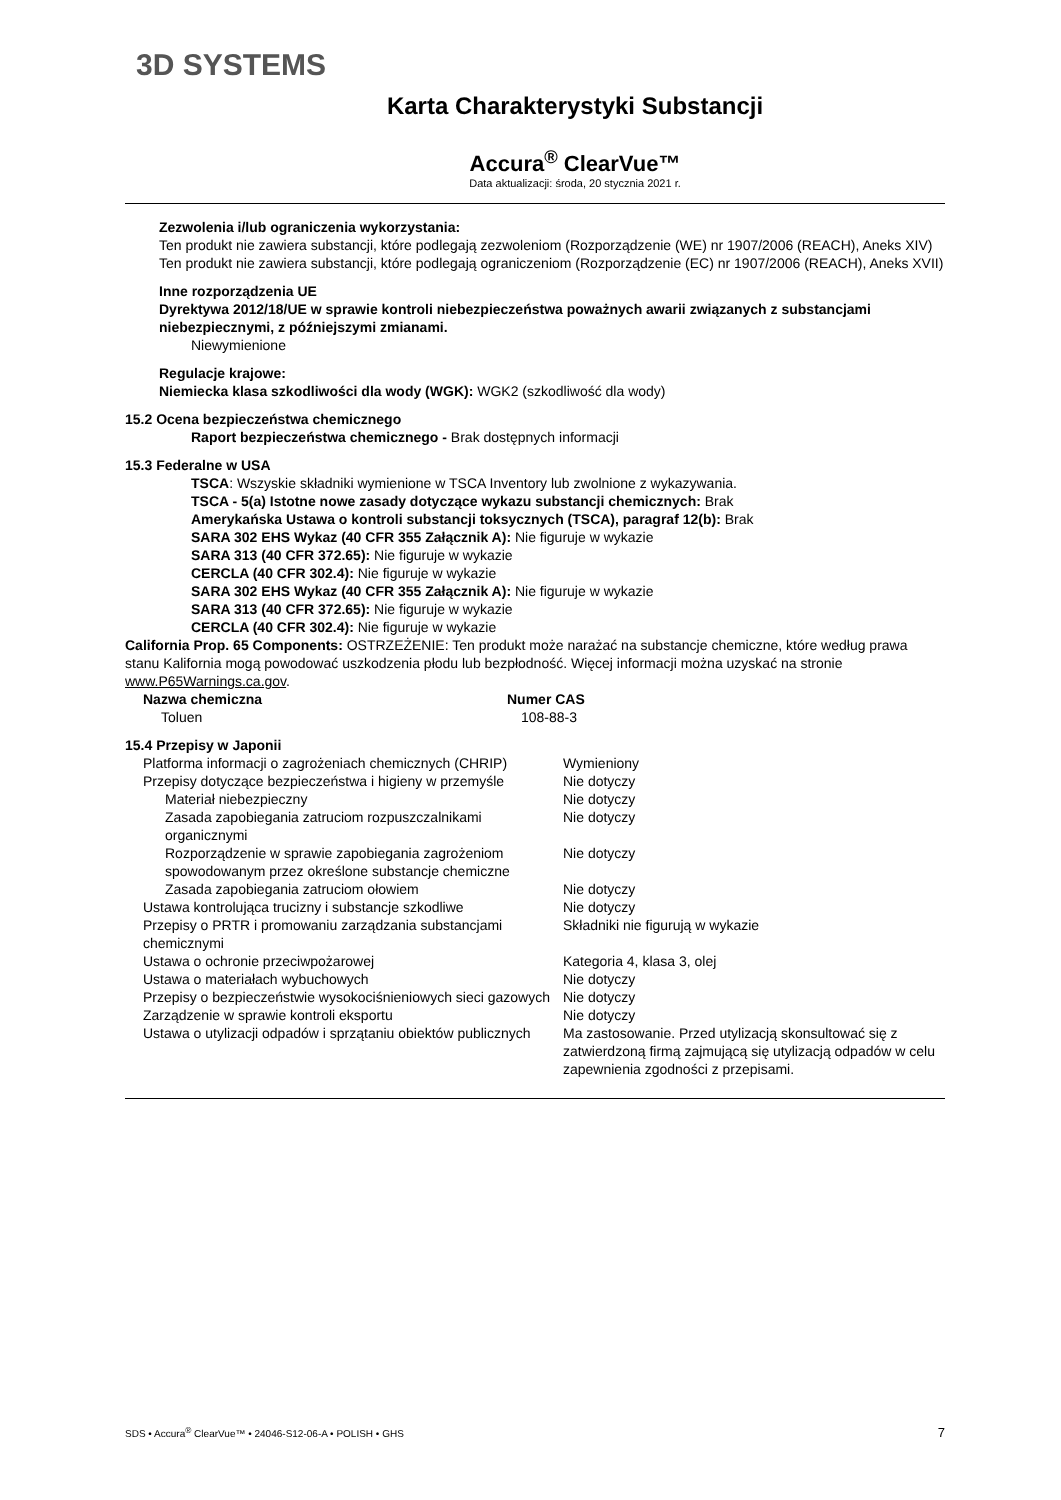3D SYSTEMS
Karta Charakterystyki Substancji
Accura<sup>®</sup> ClearVue™
Data aktualizacji: środa, 20 stycznia 2021 r.
Zezwolenia i/lub ograniczenia wykorzystania:
Ten produkt nie zawiera substancji, które podlegają zezwoleniom (Rozporządzenie (WE) nr 1907/2006 (REACH), Aneks XIV) Ten produkt nie zawiera substancji, które podlegają ograniczeniom (Rozporządzenie (EC) nr 1907/2006 (REACH), Aneks XVII)
Inne rozporządzenia UE
Dyrektywa 2012/18/UE w sprawie kontroli niebezpieczeństwa poważnych awarii związanych z substancjami niebezpiecznymi, z późniejszymi zmianami.
Niewymienione
Regulacje krajowe:
Niemiecka klasa szkodliwości dla wody (WGK): WGK2 (szkodliwość dla wody)
15.2 Ocena bezpieczeństwa chemicznego
Raport bezpieczeństwa chemicznego - Brak dostępnych informacji
15.3 Federalne w USA
TSCA: Wszyskie składniki wymienione w TSCA Inventory lub zwolnione z wykazywania.
TSCA - 5(a) Istotne nowe zasady dotyczące wykazu substancji chemicznych: Brak
Amerykańska Ustawa o kontroli substancji toksycznych (TSCA), paragraf 12(b): Brak
SARA 302 EHS Wykaz (40 CFR 355 Załącznik A): Nie figuruje w wykazie
SARA 313 (40 CFR 372.65): Nie figuruje w wykazie
CERCLA (40 CFR 302.4): Nie figuruje w wykazie
SARA 302 EHS Wykaz (40 CFR 355 Załącznik A): Nie figuruje w wykazie
SARA 313 (40 CFR 372.65): Nie figuruje w wykazie
CERCLA (40 CFR 302.4): Nie figuruje w wykazie
California Prop. 65 Components: OSTRZEŻENIE: Ten produkt może narażać na substancje chemiczne, które według prawa stanu Kalifornia mogą powodować uszkodzenia płodu lub bezpłodność. Więcej informacji można uzyskać na stronie www.P65Warnings.ca.gov.
| Nazwa chemiczna | Numer CAS |
| --- | --- |
| Toluen | 108-88-3 |
15.4 Przepisy w Japonii
| Platforma informacji o zagrożeniach chemicznych (CHRIP) | Wymieniony |
| Przepisy dotyczące bezpieczeństwa i higieny w przemyśle | Nie dotyczy |
| Materiał niebezpieczny | Nie dotyczy |
| Zasada zapobiegania zatruciom rozpuszczalnikami organicznymi | Nie dotyczy |
| Rozporządzenie w sprawie zapobiegania zagrożeniom spowodowanym przez określone substancje chemiczne | Nie dotyczy |
| Zasada zapobiegania zatruciom ołowiem | Nie dotyczy |
| Ustawa kontrolująca trucizny i substancje szkodliwe | Nie dotyczy |
| Przepisy o PRTR i promowaniu zarządzania substancjami chemicznymi | Składniki nie figurują w wykazie |
| Ustawa o ochronie przeciwpożarowej | Kategoria 4, klasa 3, olej |
| Ustawa o materiałach wybuchowych | Nie dotyczy |
| Przepisy o bezpieczeństwie wysokociśnieniowych sieci gazowych | Nie dotyczy |
| Zarządzenie w sprawie kontroli eksportu | Nie dotyczy |
| Ustawa o utylizacji odpadów i sprzątaniu obiektów publicznych | Ma zastosowanie. Przed utylizacją skonsultować się z zatwierdzoną firmą zajmującą się utylizacją odpadów w celu zapewnienia zgodności z przepisami. |
SDS • Accura<sup>®</sup> ClearVue™ • 24046-S12-06-A • POLISH • GHS 7